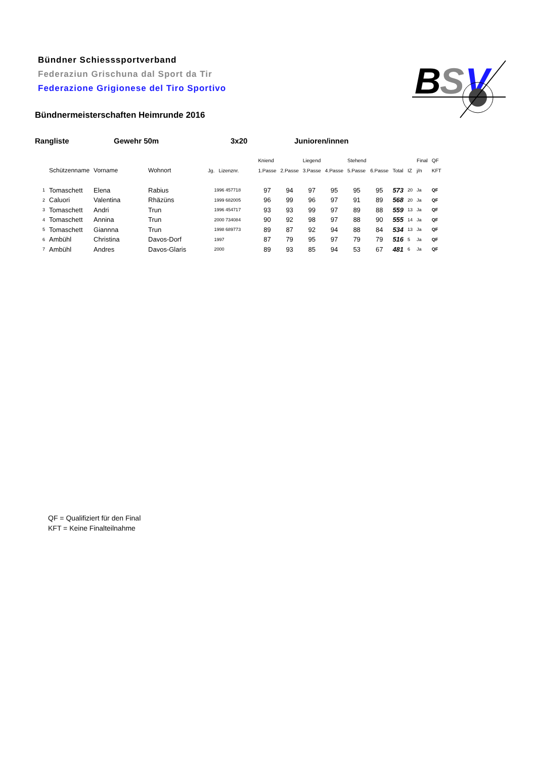Bündner Schiesssportverband
Federaziun Grischuna dal Sport da Tir
Federazione Grigionese del Tiro Sportivo
B
S
V
Bündnermeisterschaften Heimrunde 2016
Rangliste Gewehr 50m 3x20 Junioren/innen
| | | | | | | Kniend | | Liegend | | Stehend | | | | Final | QF |
| --- | --- | --- | --- | --- | --- | --- | --- | --- | --- | --- | --- | --- | --- | --- | --- |
| | Schützenname | Vorname | Wohnort | Jg. | Lizenznr. | 1.Passe | 2.Passe | 3.Passe | 4.Passe | 5.Passe | 6.Passe | Total | IZ | j/n | KFT |
| 1 | Tomaschett | Elena | Rabius | 1996 457718 | | 97 | 94 | 97 | 95 | 95 | 95 | 573 | 20 | Ja | QF |
| 2 | Caluori | Valentina | Rhäzüns | 1999 682005 | | 96 | 99 | 96 | 97 | 91 | 89 | 568 | 20 | Ja | QF |
| 3 | Tomaschett | Andri | Trun | 1996 454717 | | 93 | 93 | 99 | 97 | 89 | 88 | 559 | 13 | Ja | QF |
| 4 | Tomaschett | Annina | Trun | 2000 734084 | | 90 | 92 | 98 | 97 | 88 | 90 | 555 | 14 | Ja | QF |
| 5 | Tomaschett | Giannna | Trun | 1998 689773 | | 89 | 87 | 92 | 94 | 88 | 84 | 534 | 13 | Ja | QF |
| 6 | Ambühl | Christina | Davos-Dorf | 1997 | | 87 | 79 | 95 | 97 | 79 | 79 | 516 | 5 | Ja | QF |
| 7 | Ambühl | Andres | Davos-Glaris | 2000 | | 89 | 93 | 85 | 94 | 53 | 67 | 481 | 6 | Ja | QF |
QF = Qualifiziert für den Final
KFT = Keine Finalteilnahme